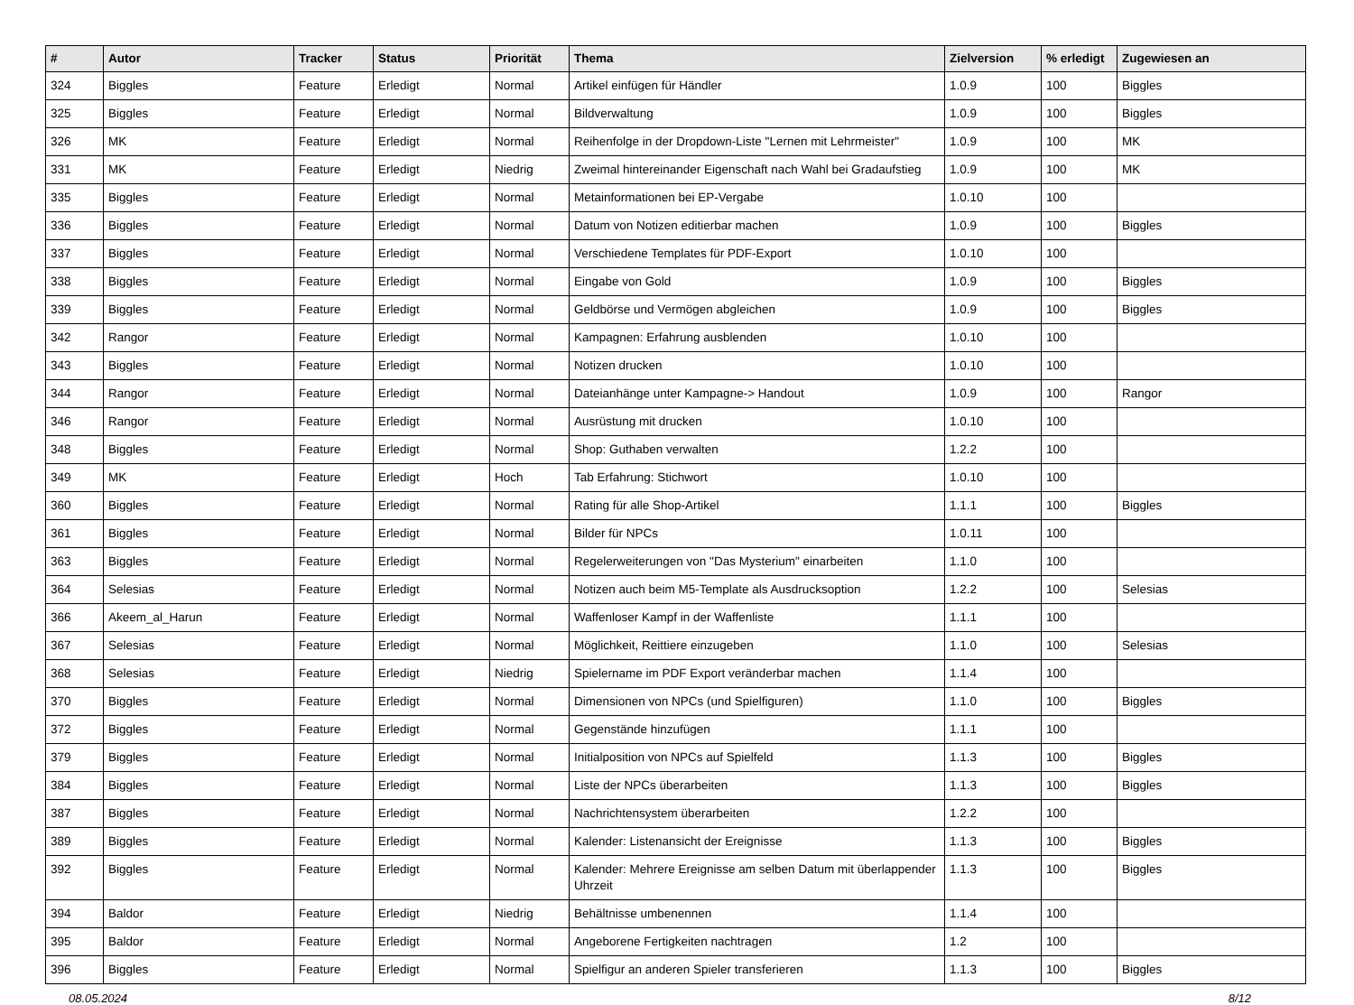| # | Autor | Tracker | Status | Priorität | Thema | Zielversion | % erledigt | Zugewiesen an |
| --- | --- | --- | --- | --- | --- | --- | --- | --- |
| 324 | Biggles | Feature | Erledigt | Normal | Artikel einfügen für Händler | 1.0.9 | 100 | Biggles |
| 325 | Biggles | Feature | Erledigt | Normal | Bildverwaltung | 1.0.9 | 100 | Biggles |
| 326 | MK | Feature | Erledigt | Normal | Reihenfolge in der Dropdown-Liste "Lernen mit Lehrmeister" | 1.0.9 | 100 | MK |
| 331 | MK | Feature | Erledigt | Niedrig | Zweimal hintereinander Eigenschaft nach Wahl bei Gradaufstieg | 1.0.9 | 100 | MK |
| 335 | Biggles | Feature | Erledigt | Normal | Metainformationen bei EP-Vergabe | 1.0.10 | 100 | |
| 336 | Biggles | Feature | Erledigt | Normal | Datum von Notizen editierbar machen | 1.0.9 | 100 | Biggles |
| 337 | Biggles | Feature | Erledigt | Normal | Verschiedene Templates für PDF-Export | 1.0.10 | 100 | |
| 338 | Biggles | Feature | Erledigt | Normal | Eingabe von Gold | 1.0.9 | 100 | Biggles |
| 339 | Biggles | Feature | Erledigt | Normal | Geldbörse und Vermögen abgleichen | 1.0.9 | 100 | Biggles |
| 342 | Rangor | Feature | Erledigt | Normal | Kampagnen: Erfahrung ausblenden | 1.0.10 | 100 | |
| 343 | Biggles | Feature | Erledigt | Normal | Notizen drucken | 1.0.10 | 100 | |
| 344 | Rangor | Feature | Erledigt | Normal | Dateianhänge unter Kampagne-> Handout | 1.0.9 | 100 | Rangor |
| 346 | Rangor | Feature | Erledigt | Normal | Ausrüstung mit drucken | 1.0.10 | 100 | |
| 348 | Biggles | Feature | Erledigt | Normal | Shop: Guthaben verwalten | 1.2.2 | 100 | |
| 349 | MK | Feature | Erledigt | Hoch | Tab Erfahrung: Stichwort | 1.0.10 | 100 | |
| 360 | Biggles | Feature | Erledigt | Normal | Rating für alle Shop-Artikel | 1.1.1 | 100 | Biggles |
| 361 | Biggles | Feature | Erledigt | Normal | Bilder für NPCs | 1.0.11 | 100 | |
| 363 | Biggles | Feature | Erledigt | Normal | Regelerweiterungen von "Das Mysterium" einarbeiten | 1.1.0 | 100 | |
| 364 | Selesias | Feature | Erledigt | Normal | Notizen auch beim M5-Template als Ausdrucksoption | 1.2.2 | 100 | Selesias |
| 366 | Akeem_al_Harun | Feature | Erledigt | Normal | Waffenloser Kampf in der Waffenliste | 1.1.1 | 100 | |
| 367 | Selesias | Feature | Erledigt | Normal | Möglichkeit, Reittiere einzugeben | 1.1.0 | 100 | Selesias |
| 368 | Selesias | Feature | Erledigt | Niedrig | Spielername im PDF Export veränderbar machen | 1.1.4 | 100 | |
| 370 | Biggles | Feature | Erledigt | Normal | Dimensionen von NPCs (und Spielfiguren) | 1.1.0 | 100 | Biggles |
| 372 | Biggles | Feature | Erledigt | Normal | Gegenstände hinzufügen | 1.1.1 | 100 | |
| 379 | Biggles | Feature | Erledigt | Normal | Initialposition von NPCs auf Spielfeld | 1.1.3 | 100 | Biggles |
| 384 | Biggles | Feature | Erledigt | Normal | Liste der NPCs überarbeiten | 1.1.3 | 100 | Biggles |
| 387 | Biggles | Feature | Erledigt | Normal | Nachrichtensystem überarbeiten | 1.2.2 | 100 | |
| 389 | Biggles | Feature | Erledigt | Normal | Kalender: Listenansicht der Ereignisse | 1.1.3 | 100 | Biggles |
| 392 | Biggles | Feature | Erledigt | Normal | Kalender: Mehrere Ereignisse am selben Datum mit überlappender Uhrzeit | 1.1.3 | 100 | Biggles |
| 394 | Baldor | Feature | Erledigt | Niedrig | Behältnisse umbenennen | 1.1.4 | 100 | |
| 395 | Baldor | Feature | Erledigt | Normal | Angeborene Fertigkeiten nachtragen | 1.2 | 100 | |
| 396 | Biggles | Feature | Erledigt | Normal | Spielfigur an anderen Spieler transferieren | 1.1.3 | 100 | Biggles |
08.05.2024 8/12